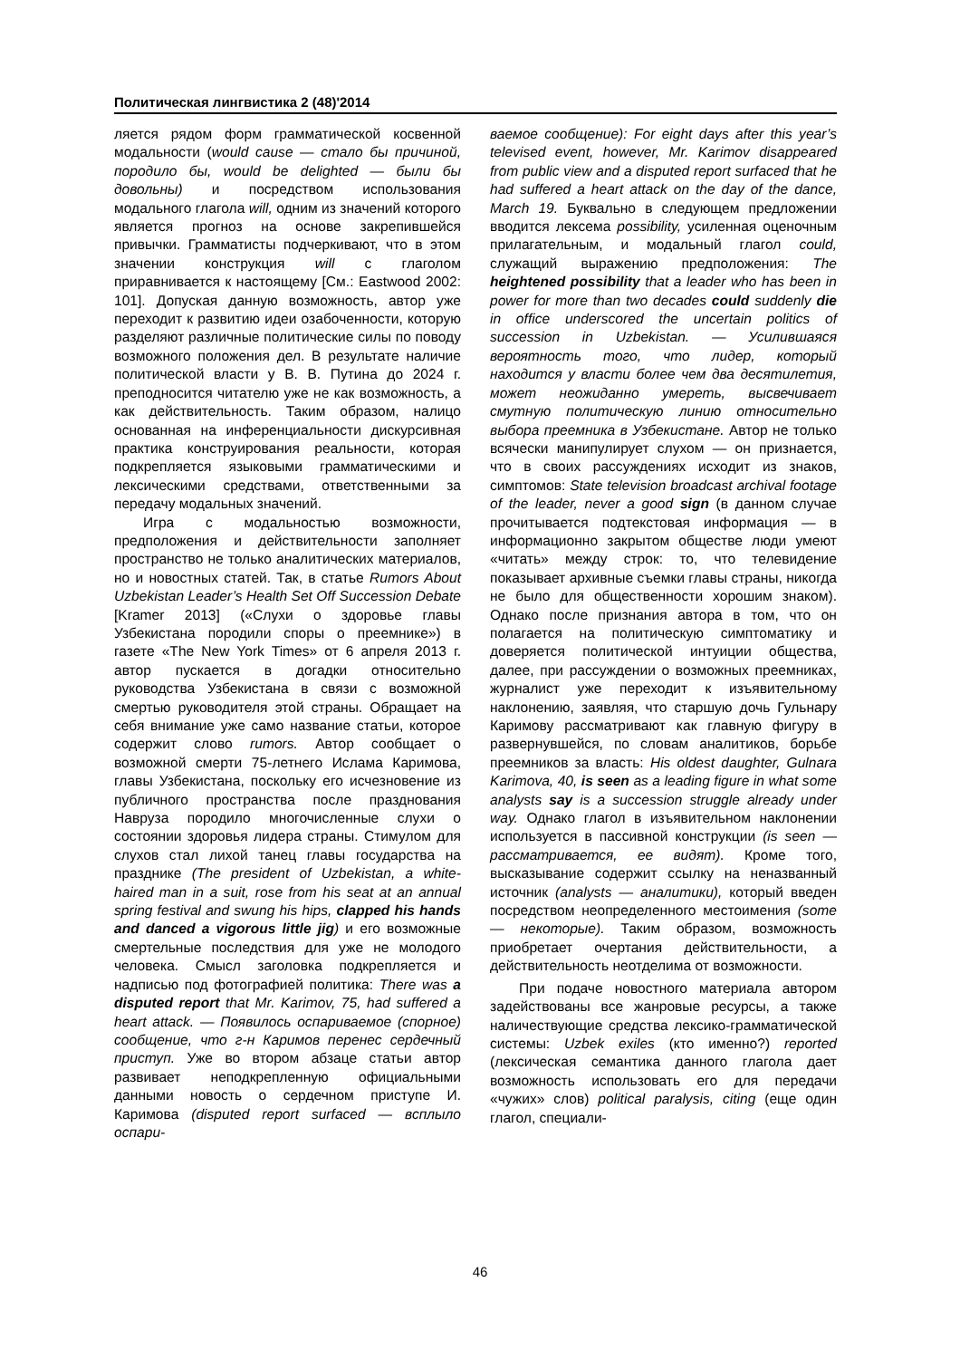Политическая лингвистика 2 (48)'2014
ляется рядом форм грамматической косвенной модальности (would cause — стало бы причиной, породило бы, would be delighted — были бы довольны) и посредством использования модального глагола will, одним из значений которого является прогноз на основе закрепившейся привычки. Грамматисты подчеркивают, что в этом значении конструкция will с глаголом приравнивается к настоящему [См.: Eastwood 2002: 101]. Допуская данную возможность, автор уже переходит к развитию идеи озабоченности, которую разделяют различные политические силы по поводу возможного положения дел. В результате наличие политической власти у В. В. Путина до 2024 г. преподносится читателю уже не как возможность, а как действительность. Таким образом, налицо основанная на инференциальности дискурсивная практика конструирования реальности, которая подкрепляется языковыми грамматическими и лексическими средствами, ответственными за передачу модальных значений.
Игра с модальностью возможности, предположения и действительности заполняет пространство не только аналитических материалов, но и новостных статей. Так, в статье Rumors About Uzbekistan Leader’s Health Set Off Succession Debate [Kramer 2013] («Слухи о здоровье главы Узбекистана породили споры о преемнике») в газете «The New York Times» от 6 апреля 2013 г. автор пускается в догадки относительно руководства Узбекистана в связи с возможной смертью руководителя этой страны. Обращает на себя внимание уже само название статьи, которое содержит слово rumors. Автор сообщает о возможной смерти 75-летнего Ислама Каримова, главы Узбекистана, поскольку его исчезновение из публичного пространства после празднования Навруза породило многочисленные слухи о состоянии здоровья лидера страны. Стимулом для слухов стал лихой танец главы государства на празднике (The president of Uzbekistan, a white-haired man in a suit, rose from his seat at an annual spring festival and swung his hips, clapped his hands and danced a vigorous little jig) и его возможные смертельные последствия для уже не молодого человека. Смысл заголовка подкрепляется и надписью под фотографией политика: There was a disputed report that Mr. Karimov, 75, had suffered a heart attack. — Появилось оспариваемое (спорное) сообщение, что г-н Каримов перенес сердечный приступ. Уже во втором абзаце статьи автор развивает неподкрепленную официальными данными новость о сердечном приступе И. Каримова (disputed report surfaced — всплыло оспари-
ваемое сообщение): For eight days after this year’s televised event, however, Mr. Karimov disappeared from public view and a disputed report surfaced that he had suffered a heart attack on the day of the dance, March 19. Буквально в следующем предложении вводится лексема possibility, усиленная оценочным прилагательным, и модальный глагол could, служащий выражению предположения: The heightened possibility that a leader who has been in power for more than two decades could suddenly die in office underscored the uncertain politics of succession in Uzbekistan. — Усилившаяся вероятность того, что лидер, который находится у власти более чем два десятилетия, может неожиданно умереть, высвечивает смутную политическую линию относительно выбора преемника в Узбекистане. Автор не только всячески манипулирует слухом — он признается, что в своих рассуждениях исходит из знаков, симптомов: State television broadcast archival footage of the leader, never a good sign (в данном случае прочитывается подтекстовая информация — в информационно закрытом обществе люди умеют «читать» между строк: то, что телевидение показывает архивные съемки главы страны, никогда не было для общественности хорошим знаком). Однако после признания автора в том, что он полагается на политическую симптоматику и доверяется политической интуиции общества, далее, при рассуждении о возможных преемниках, журналист уже переходит к изъявительному наклонению, заявляя, что старшую дочь Гульнару Каримову рассматривают как главную фигуру в развернувшейся, по словам аналитиков, борьбе преемников за власть: His oldest daughter, Gulnara Karimova, 40, is seen as a leading figure in what some analysts say is a succession struggle already under way. Однако глагол в изъявительном наклонении используется в пассивной конструкции (is seen — рассматривается, ее видят). Кроме того, высказывание содержит ссылку на неназванный источник (analysts — аналитики), который введен посредством неопределенного местоимения (some — некоторые). Таким образом, возможность приобретает очертания действительности, а действительность неотделима от возможности.
При подаче новостного материала автором задействованы все жанровые ресурсы, а также наличествующие средства лексико-грамматической системы: Uzbek exiles (кто именно?) reported (лексическая семантика данного глагола дает возможность использовать его для передачи «чужих» слов) political paralysis, citing (еще один глагол, специали-
46